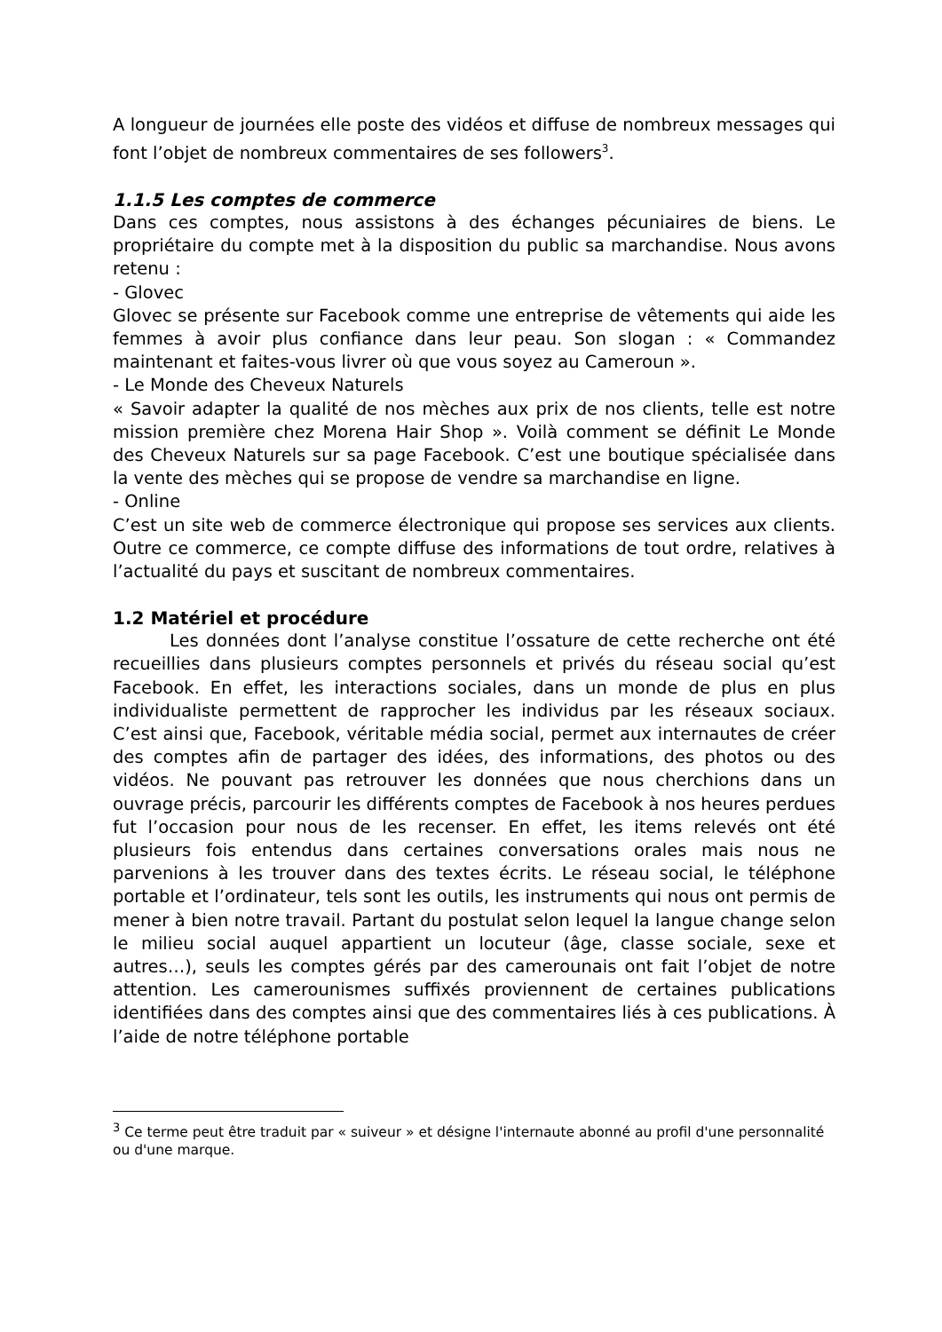A longueur de journées elle poste des vidéos et diffuse de nombreux messages qui font l’objet de nombreux commentaires de ses followers<sup>3</sup>.
1.1.5 Les comptes de commerce
Dans ces comptes, nous assistons à des échanges pécuniaires de biens. Le propriétaire du compte met à la disposition du public sa marchandise. Nous avons retenu :
- Glovec
Glovec se présente sur Facebook comme une entreprise de vêtements qui aide les femmes à avoir plus confiance dans leur peau. Son slogan : « Commandez maintenant et faites-vous livrer où que vous soyez au Cameroun ».
- Le Monde des Cheveux Naturels
« Savoir adapter la qualité de nos mèches aux prix de nos clients, telle est notre mission première chez Morena Hair Shop ». Voilà comment se définit Le Monde des Cheveux Naturels sur sa page Facebook. C’est une boutique spécialisée dans la vente des mèches qui se propose de vendre sa marchandise en ligne.
- Online
C’est un site web de commerce électronique qui propose ses services aux clients. Outre ce commerce, ce compte diffuse des informations de tout ordre, relatives à l’actualité du pays et suscitant de nombreux commentaires.
1.2 Matériel et procédure
Les données dont l’analyse constitue l’ossature de cette recherche ont été recueillies dans plusieurs comptes personnels et privés du réseau social qu’est Facebook. En effet, les interactions sociales, dans un monde de plus en plus individualiste permettent de rapprocher les individus par les réseaux sociaux. C’est ainsi que, Facebook, véritable média social, permet aux internautes de créer des comptes afin de partager des idées, des informations, des photos ou des vidéos. Ne pouvant pas retrouver les données que nous cherchions dans un ouvrage précis, parcourir les différents comptes de Facebook à nos heures perdues fut l’occasion pour nous de les recenser. En effet, les items relevés ont été plusieurs fois entendus dans certaines conversations orales mais nous ne parvenions à les trouver dans des textes écrits. Le réseau social, le téléphone portable et l’ordinateur, tels sont les outils, les instruments qui nous ont permis de mener à bien notre travail. Partant du postulat selon lequel la langue change selon le milieu social auquel appartient un locuteur (âge, classe sociale, sexe et autres…), seuls les comptes gérés par des camerounais ont fait l’objet de notre attention. Les camerounismes suffixés proviennent de certaines publications identifiées dans des comptes ainsi que des commentaires liés à ces publications. À l’aide de notre téléphone portable
<sup>3</sup> Ce terme peut être traduit par « suiveur » et désigne l'internaute abonné au profil d'une personnalité ou d'une marque.